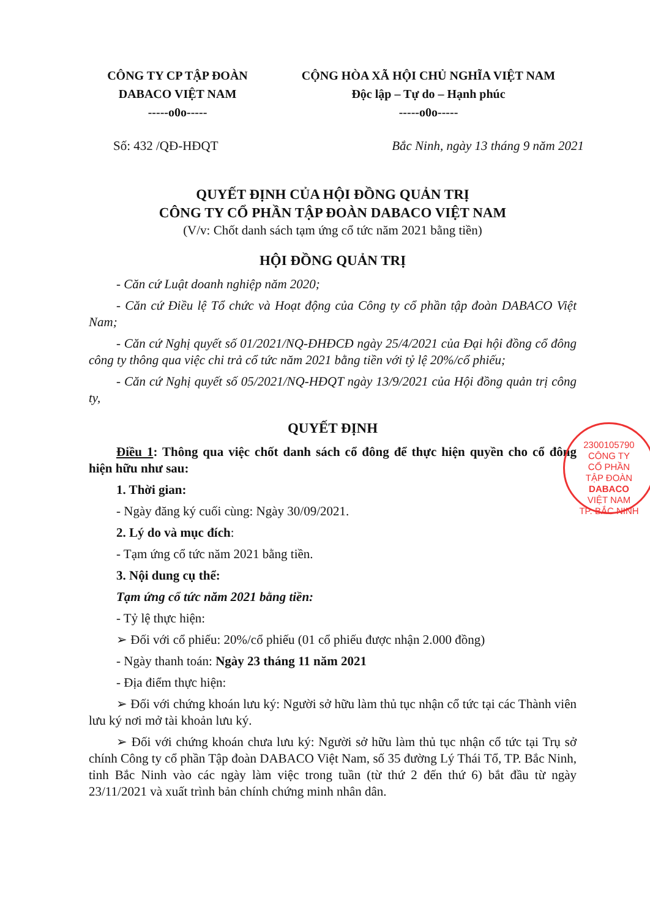CÔNG TY CP TẬP ĐOÀN
DABACO VIỆT NAM
-----o0o-----
CỘNG HÒA XÃ HỘI CHỦ NGHĨA VIỆT NAM
Độc lập – Tự do – Hạnh phúc
-----o0o-----
Số: 432 /QĐ-HĐQT Bắc Ninh, ngày 13 tháng 9 năm 2021
QUYẾT ĐỊNH CỦA HỘI ĐỒNG QUẢN TRỊ
CÔNG TY CỔ PHẦN TẬP ĐOÀN DABACO VIỆT NAM
(V/v: Chốt danh sách tạm ứng cổ tức năm 2021 bằng tiền)
HỘI ĐỒNG QUẢN TRỊ
- Căn cứ Luật doanh nghiệp năm 2020;
- Căn cứ Điều lệ Tổ chức và Hoạt động của Công ty cổ phần tập đoàn DABACO Việt Nam;
- Căn cứ Nghị quyết số 01/2021/NQ-ĐHĐCĐ ngày 25/4/2021 của Đại hội đồng cổ đông công ty thông qua việc chi trả cổ tức năm 2021 bằng tiền với tỷ lệ 20%/cổ phiếu;
- Căn cứ Nghị quyết số 05/2021/NQ-HĐQT ngày 13/9/2021 của Hội đồng quản trị công ty,
QUYẾT ĐỊNH
Điều 1: Thông qua việc chốt danh sách cổ đông để thực hiện quyền cho cổ đông hiện hữu như sau:
1. Thời gian:
- Ngày đăng ký cuối cùng: Ngày 30/09/2021.
2. Lý do và mục đích:
- Tạm ứng cổ tức năm 2021 bằng tiền.
3. Nội dung cụ thể:
Tạm ứng cổ tức năm 2021 bằng tiền:
- Tỷ lệ thực hiện:
➢ Đối với cổ phiếu: 20%/cổ phiếu (01 cổ phiếu được nhận 2.000 đồng)
- Ngày thanh toán: Ngày 23 tháng 11 năm 2021
- Địa điểm thực hiện:
➢ Đối với chứng khoán lưu ký: Người sở hữu làm thủ tục nhận cổ tức tại các Thành viên lưu ký nơi mở tài khoản lưu ký.
➢ Đối với chứng khoán chưa lưu ký: Người sở hữu làm thủ tục nhận cổ tức tại Trụ sở chính Công ty cổ phần Tập đoàn DABACO Việt Nam, số 35 đường Lý Thái Tổ, TP. Bắc Ninh, tỉnh Bắc Ninh vào các ngày làm việc trong tuần (từ thứ 2 đến thứ 6) bắt đầu từ ngày 23/11/2021 và xuất trình bản chính chứng minh nhân dân.
2300105790
CÔNG TY
CỔ PHẦN
TẬP ĐOÀN
DABACO
VIỆT NAM
TP. BẮC NINH